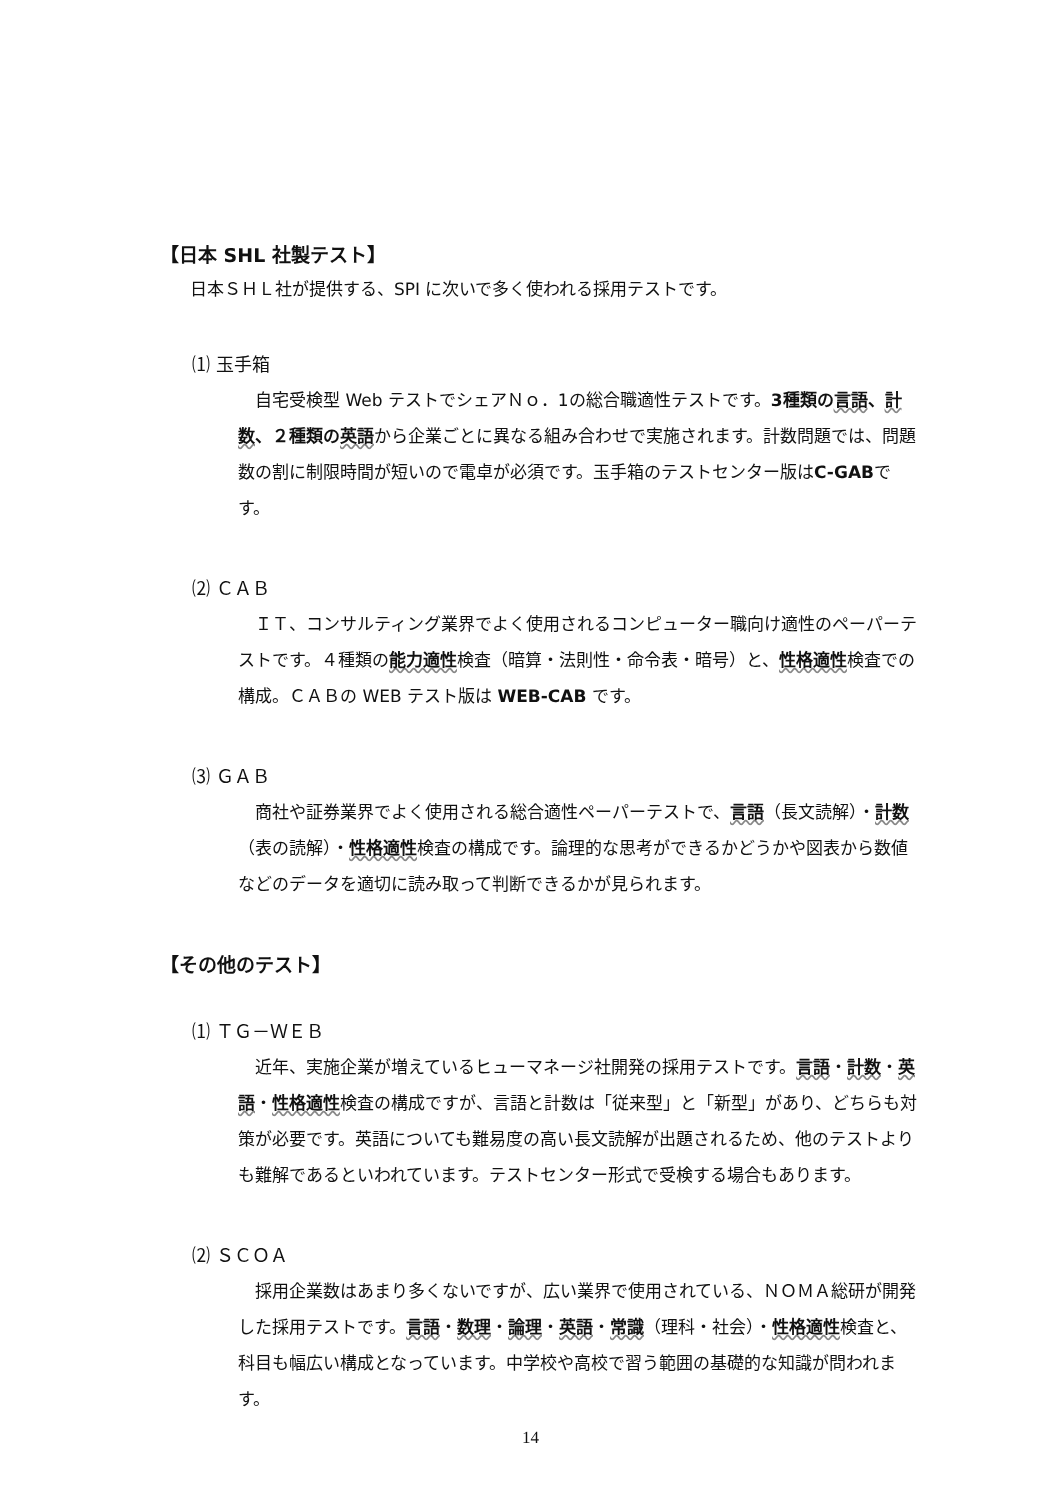【日本 SHL 社製テスト】
日本ＳＨＬ社が提供する、SPI に次いで多く使われる採用テストです。
⑴ 玉手箱
自宅受検型 Web テストでシェアＮｏ．1の総合職適性テストです。3種類の 言語、計数、２種類の 英語から企業ごとに異なる組み合わせで実施されます。計数問題では、問題数の割に制限時間が短いので電卓が必須です。玉手箱のテストセンター版はC-GABです。
⑵ ＣＡＢ
ＩＴ、コンサルティング業界でよく使用されるコンピューター職向け適性のペーパーテストです。４種類の能力適性検査（暗算・法則性・命令表・暗号）と、性格適性検査での構成。ＣＡＢの WEB テスト版は WEB-CAB です。
⑶ ＧＡＢ
商社や証券業界でよく使用される総合適性ペーパーテストで、言語（長文読解）・計数（表の読解）・性格適性検査の構成です。論理的な思考ができるかどうかや図表から数値などのデータを適切に読み取って判断できるかが見られます。
【その他のテスト】
⑴ ＴＧ－ＷＥＢ
近年、実施企業が増えているヒューマネージ社開発の採用テストです。言語・計数・英語・性格適性検査の構成ですが、言語と計数は「従来型」と「新型」があり、どちらも対策が必要です。英語についても難易度の高い長文読解が出題されるため、他のテストよりも難解であるといわれています。テストセンター形式で受検する場合もあります。
⑵ ＳＣＯＡ
採用企業数はあまり多くないですが、広い業界で使用されている、ＮＯＭＡ総研が開発した採用テストです。言語・数理・論理・英語・常識（理科・社会）・性格適性検査と、科目も幅広い構成となっています。中学校や高校で習う範囲の基礎的な知識が問われます。
14